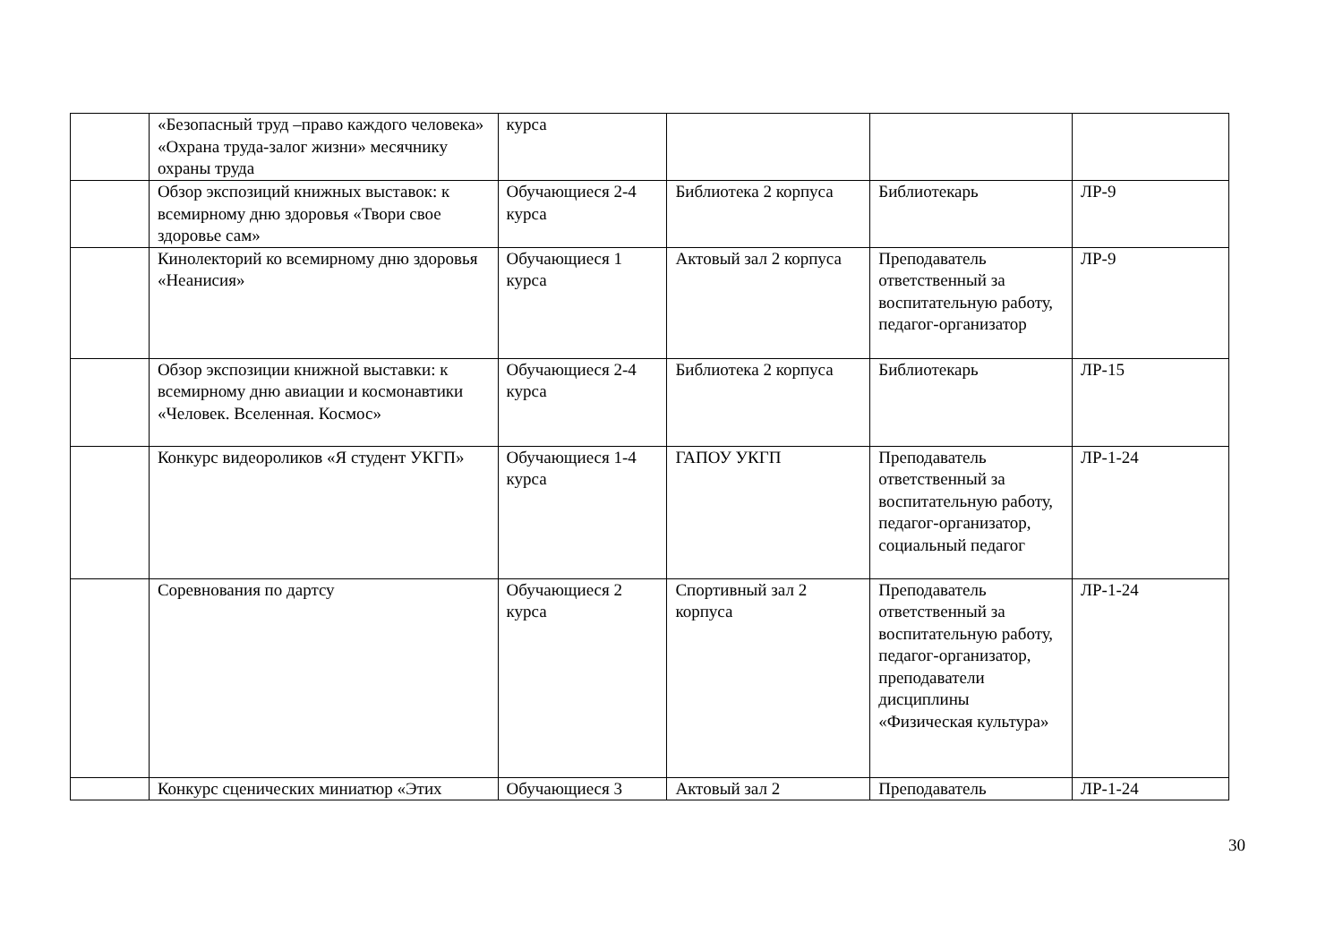| | «Безопасный труд –право каждого человека» «Охрана труда-залог жизни» месячнику охраны труда | курса | | | |
| | Обзор экспозиций книжных выставок: к всемирному дню здоровья «Твори свое здоровье сам» | Обучающиеся 2-4 курса | Библиотека 2 корпуса | Библиотекарь | ЛР-9 |
| | Кинолекторий ко всемирному дню здоровья «Неанисия» | Обучающиеся 1 курса | Актовый зал 2 корпуса | Преподаватель ответственный за воспитательную работу, педагог-организатор | ЛР-9 |
| | Обзор экспозиции книжной выставки: к всемирному дню авиации и космонавтики «Человек. Вселенная. Космос» | Обучающиеся 2-4 курса | Библиотека 2 корпуса | Библиотекарь | ЛР-15 |
| | Конкурс видеороликов «Я студент УКГП» | Обучающиеся 1-4 курса | ГАПОУ УКГП | Преподаватель ответственный за воспитательную работу, педагог-организатор, социальный педагог | ЛР-1-24 |
| | Соревнования по дартсу | Обучающиеся 2 курса | Спортивный зал 2 корпуса | Преподаватель ответственный за воспитательную работу, педагог-организатор, преподаватели дисциплины «Физическая культура» | ЛР-1-24 |
| | Конкурс сценических миниатюр «Этих | Обучающиеся 3 | Актовый зал 2 | Преподаватель | ЛР-1-24 |
30